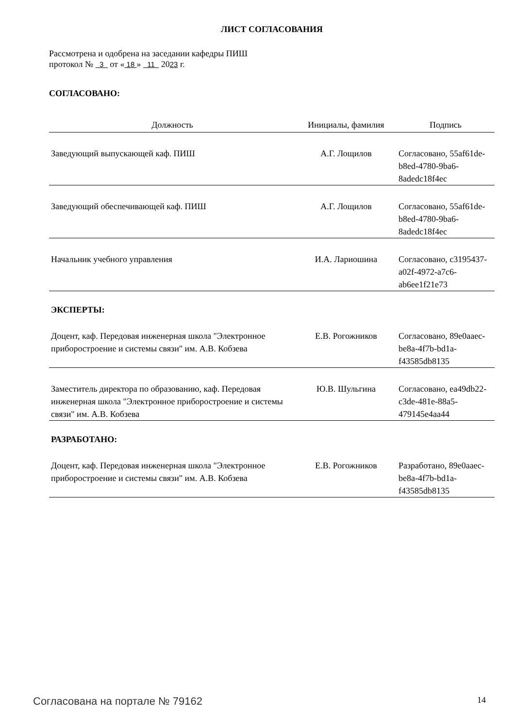ЛИСТ СОГЛАСОВАНИЯ
Рассмотрена и одобрена на заседании кафедры ПИШ
протокол № 3 от « 18 » 11 2023 г.
СОГЛАСОВАНО:
| Должность | Инициалы, фамилия | Подпись |
| --- | --- | --- |
| Заведующий выпускающей каф. ПИШ | А.Г. Лощилов | Согласовано, 55af61de-b8ed-4780-9ba6-8adedc18f4ec |
| Заведующий обеспечивающей каф. ПИШ | А.Г. Лощилов | Согласовано, 55af61de-b8ed-4780-9ba6-8adedc18f4ec |
| Начальник учебного управления | И.А. Лариошина | Согласовано, c3195437-a02f-4972-a7c6-ab6ee1f21e73 |
ЭКСПЕРТЫ:
| Доцент, каф. Передовая инженерная школа "Электронное приборостроение и системы связи" им. А.В. Кобзева | Е.В. Рогожников | Согласовано, 89e0aaec-be8a-4f7b-bd1a-f43585db8135 |
| Заместитель директора по образованию, каф. Передовая инженерная школа "Электронное приборостроение и системы связи" им. А.В. Кобзева | Ю.В. Шульгина | Согласовано, ea49db22-c3de-481e-88a5-479145e4aa44 |
РАЗРАБОТАНО:
| Доцент, каф. Передовая инженерная школа "Электронное приборостроение и системы связи" им. А.В. Кобзева | Е.В. Рогожников | Разработано, 89e0aaec-be8a-4f7b-bd1a-f43585db8135 |
Согласована на портале № 79162 14